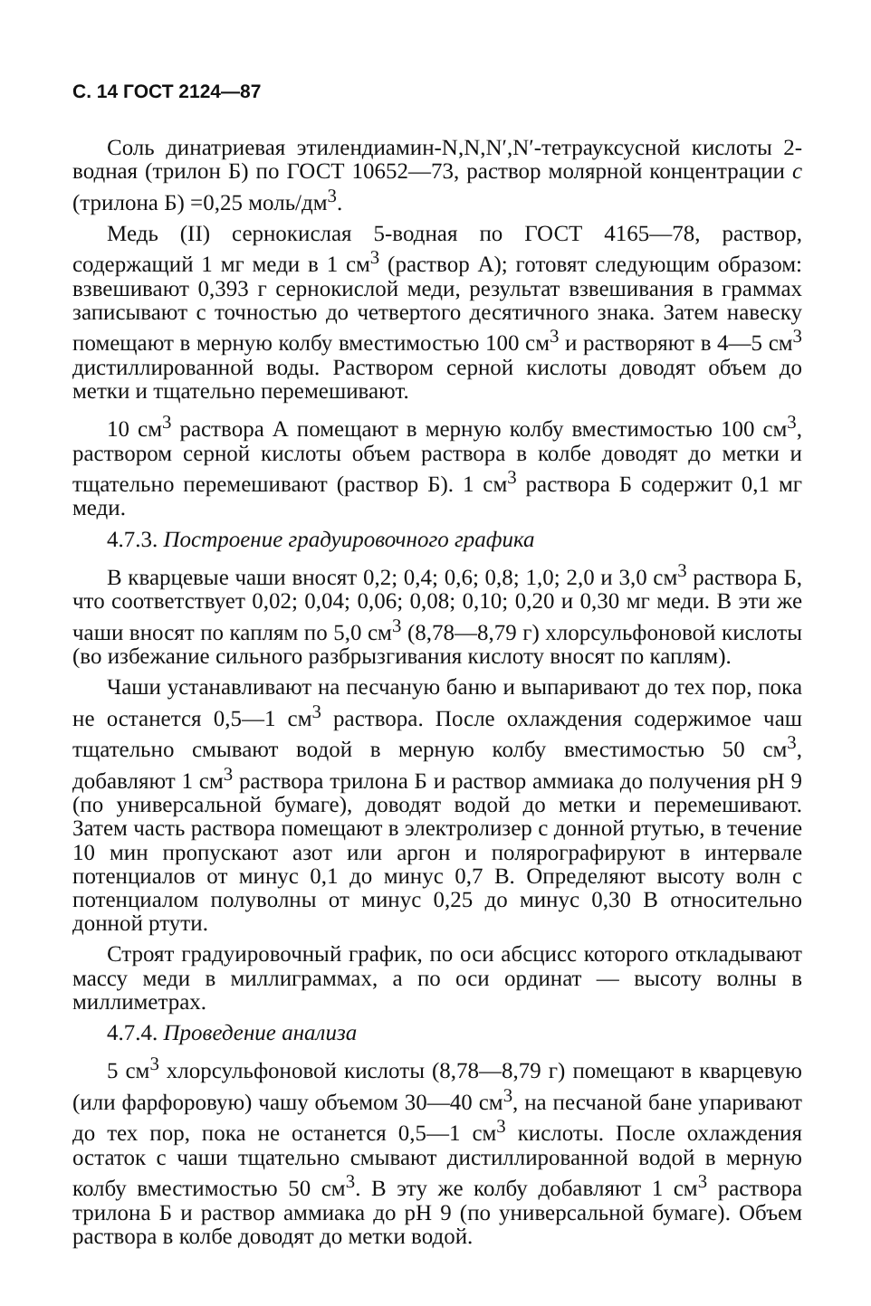С. 14 ГОСТ 2124—87
Соль динатриевая этилендиамин-N,N,N′,N′-тетрауксусной кислоты 2-водная (трилон Б) по ГОСТ 10652—73, раствор молярной концентрации c (трилона Б) =0,25 моль/дм<sup>3</sup>.
Медь (II) сернокислая 5-водная по ГОСТ 4165—78, раствор, содержащий 1 мг меди в 1 см<sup>3</sup> (раствор А); готовят следующим образом: взвешивают 0,393 г сернокислой меди, результат взвешивания в граммах записывают с точностью до четвертого десятичного знака. Затем навеску помещают в мерную колбу вместимостью 100 см<sup>3</sup> и растворяют в 4—5 см<sup>3</sup> дистиллированной воды. Раствором серной кислоты доводят объем до метки и тщательно перемешивают.
10 см<sup>3</sup> раствора А помещают в мерную колбу вместимостью 100 см<sup>3</sup>, раствором серной кислоты объем раствора в колбе доводят до метки и тщательно перемешивают (раствор Б). 1 см<sup>3</sup> раствора Б содержит 0,1 мг меди.
4.7.3. Построение градуировочного графика
В кварцевые чаши вносят 0,2; 0,4; 0,6; 0,8; 1,0; 2,0 и 3,0 см<sup>3</sup> раствора Б, что соответствует 0,02; 0,04; 0,06; 0,08; 0,10; 0,20 и 0,30 мг меди. В эти же чаши вносят по каплям по 5,0 см<sup>3</sup> (8,78—8,79 г) хлорсульфоновой кислоты (во избежание сильного разбрызгивания кислоту вносят по каплям).
Чаши устанавливают на песчаную баню и выпаривают до тех пор, пока не останется 0,5—1 см<sup>3</sup> раствора. После охлаждения содержимое чаш тщательно смывают водой в мерную колбу вместимостью 50 см<sup>3</sup>, добавляют 1 см<sup>3</sup> раствора трилона Б и раствор аммиака до получения pH 9 (по универсальной бумаге), доводят водой до метки и перемешивают. Затем часть раствора помещают в электролизер с донной ртутью, в течение 10 мин пропускают азот или аргон и полярографируют в интервале потенциалов от минус 0,1 до минус 0,7 В. Определяют высоту волн с потенциалом полуволны от минус 0,25 до минус 0,30 В относительно донной ртути.
Строят градуировочный график, по оси абсцисс которого откладывают массу меди в миллиграммах, а по оси ординат — высоту волны в миллиметрах.
4.7.4. Проведение анализа
5 см<sup>3</sup> хлорсульфоновой кислоты (8,78—8,79 г) помещают в кварцевую (или фарфоровую) чашу объемом 30—40 см<sup>3</sup>, на песчаной бане упаривают до тех пор, пока не останется 0,5—1 см<sup>3</sup> кислоты. После охлаждения остаток с чаши тщательно смывают дистиллированной водой в мерную колбу вместимостью 50 см<sup>3</sup>. В эту же колбу добавляют 1 см<sup>3</sup> раствора трилона Б и раствор аммиака до pH 9 (по универсальной бумаге). Объем раствора в колбе доводят до метки водой.